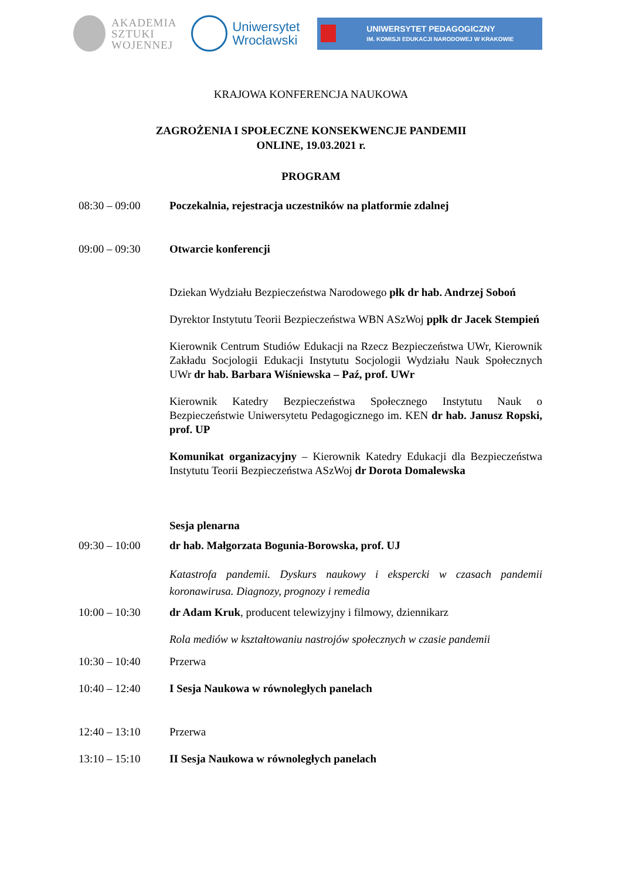AKADEMIA
SZTUKI
WOJENNEJ
Uniwersytet
Wrocławski
UNIWERSYTET PEDAGOGICZNY
IM. KOMISJI EDUKACJI NARODOWEJ W KRAKOWIE
KRAJOWA KONFERENCJA NAUKOWA
ZAGROŻENIA I SPOŁECZNE KONSEKWENCJE PANDEMII
ONLINE, 19.03.2021 r.
PROGRAM
| 08:30 – 09:00 | Poczekalnia, rejestracja uczestników na platformie zdalnej |
| 09:00 – 09:30 | Otwarcie konferencji |
| | Dziekan Wydziału Bezpieczeństwa Narodowego płk dr hab. Andrzej Soboń |
| | Dyrektor Instytutu Teorii Bezpieczeństwa WBN ASzWoj ppłk dr Jacek Stempień |
| | Kierownik Centrum Studiów Edukacji na Rzecz Bezpieczeństwa UWr, Kierownik Zakładu Socjologii Edukacji Instytutu Socjologii Wydziału Nauk Społecznych UWr dr hab. Barbara Wiśniewska – Paź, prof. UWr |
| | Kierownik Katedry Bezpieczeństwa Społecznego Instytutu Nauk o Bezpieczeństwie Uniwersytetu Pedagogicznego im. KEN dr hab. Janusz Ropski, prof. UP |
| | Komunikat organizacyjny – Kierownik Katedry Edukacji dla Bezpieczeństwa Instytutu Teorii Bezpieczeństwa ASzWoj dr Dorota Domalewska |
| | Sesja plenarna |
| 09:30 – 10:00 | dr hab. Małgorzata Bogunia-Borowska, prof. UJ |
| | Katastrofa pandemii. Dyskurs naukowy i ekspercki w czasach pandemii koronawirusa. Diagnozy, prognozy i remedia |
| 10:00 – 10:30 | dr Adam Kruk , producent telewizyjny i filmowy, dziennikarz |
| | Rola mediów w kształtowaniu nastrojów społecznych w czasie pandemii |
| 10:30 – 10:40 | Przerwa |
| 10:40 – 12:40 | I Sesja Naukowa w równoległych panelach |
| 12:40 – 13:10 | Przerwa |
| 13:10 – 15:10 | II Sesja Naukowa w równoległych panelach |